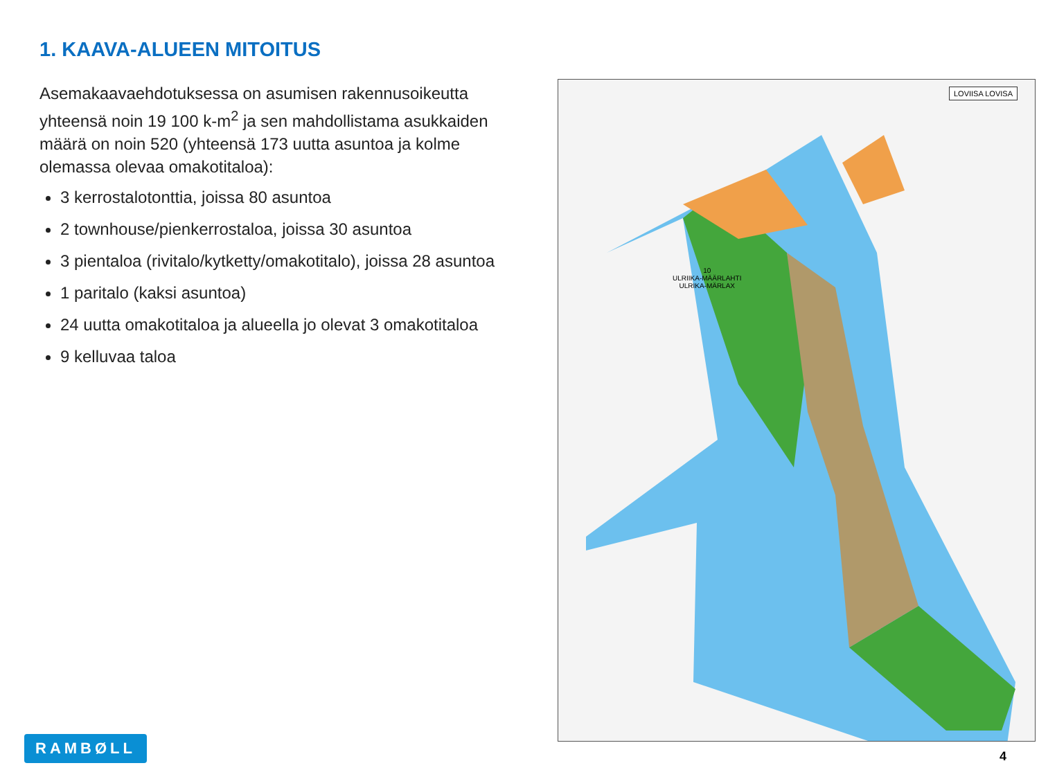1. KAAVA-ALUEEN MITOITUS
Asemakaavaehdotuksessa on asumisen rakennusoikeutta yhteensä noin 19 100 k-m<sup>2</sup> ja sen mahdollistama asukkaiden määrä on noin 520 (yhteensä 173 uutta asuntoa ja kolme olemassa olevaa omakotitaloa):
3 kerrostalotonttia, joissa 80 asuntoa
2 townhouse/pienkerrostaloa, joissa 30 asuntoa
3 pientaloa (rivitalo/kytketty/omakotitalo), joissa 28 asuntoa
1 paritalo (kaksi asuntoa)
24 uutta omakotitaloa ja alueella jo olevat 3 omakotitaloa
9 kelluvaa taloa
LOVIISA LOVISA
10
ULRIIKA-MÄÄRLAHTI
ULRIKA-MÄRLAX
RAMBØLL
4